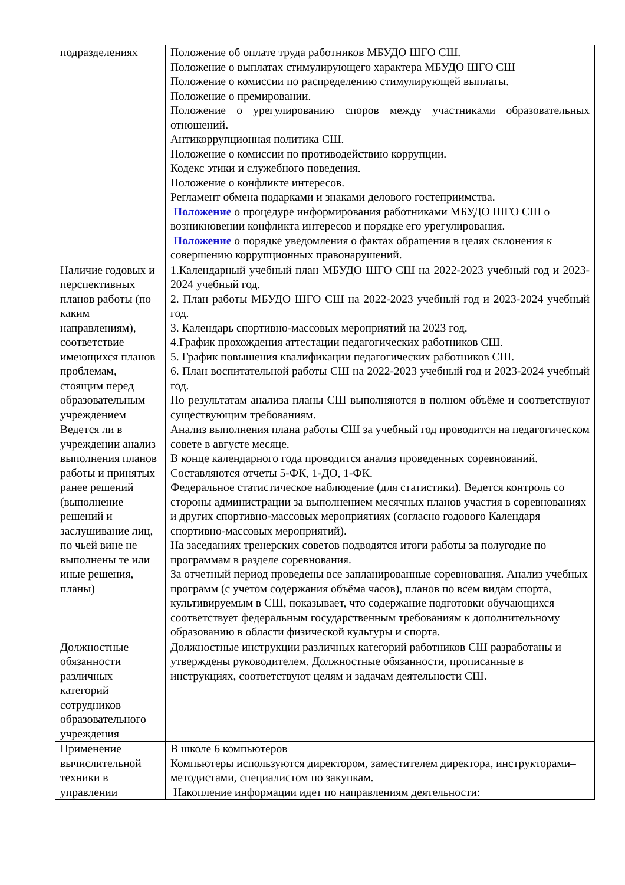| подразделениях | Положение об оплате труда работников МБУДО ШГО СШ. Положение о выплатах стимулирующего характера МБУДО ШГО СШ Положение о комиссии по распределению стимулирующей выплаты. Положение о премировании. Положение о урегулированию споров между участниками образовательных отношений. Антикоррупционная политика СШ. Положение о комиссии по противодействию коррупции. Кодекс этики и служебного поведения. Положение о конфликте интересов. Регламент обмена подарками и знаками делового гостеприимства. Положение о процедуре информирования работниками МБУДО ШГО СШ о возникновении конфликта интересов и порядке его урегулирования. Положение о порядке уведомления о фактах обращения в целях склонения к совершению коррупционных правонарушений. |
| Наличие годовых и перспективных планов работы (по каким направлениям), соответствие имеющихся планов проблемам, стоящим перед образовательным учреждением | 1.Календарный учебный план МБУДО ШГО СШ на 2022-2023 учебный год и 2023-2024 учебный год. 2. План работы МБУДО ШГО СШ на 2022-2023 учебный год и 2023-2024 учебный год. 3. Календарь спортивно-массовых мероприятий на 2023 год. 4.График прохождения аттестации педагогических работников СШ. 5. График повышения квалификации педагогических работников СШ. 6. План воспитательной работы СШ на 2022-2023 учебный год и 2023-2024 учебный год. По результатам анализа планы СШ выполняются в полном объёме и соответствуют существующим требованиям. |
| Ведется ли в учреждении анализ выполнения планов работы и принятых ранее решений (выполнение решений и заслушивание лиц, по чьей вине не выполнены те или иные решения, планы) | Анализ выполнения плана работы СШ за учебный год проводится на педагогическом совете в августе месяце. В конце календарного года проводится анализ проведенных соревнований. Составляются отчеты 5-ФК, 1-ДО, 1-ФК. Федеральное статистическое наблюдение (для статистики). Ведется контроль со стороны администрации за выполнением месячных планов участия в соревнованиях и других спортивно-массовых мероприятиях (согласно годового Календаря спортивно-массовых мероприятий). На заседаниях тренерских советов подводятся итоги работы за полугодие по программам в разделе соревнования. За отчетный период проведены все запланированные соревнования. Анализ учебных программ (с учетом содержания объёма часов), планов по всем видам спорта, культивируемым в СШ, показывает, что содержание подготовки обучающихся соответствует федеральным государственным требованиям к дополнительному образованию в области физической культуры и спорта. |
| Должностные обязанности различных категорий сотрудников образовательного учреждения | Должностные инструкции различных категорий работников СШ разработаны и утверждены руководителем. Должностные обязанности, прописанные в инструкциях, соответствуют целям и задачам деятельности СШ. |
| Применение вычислительной техники в управлении | В школе 6 компьютеров Компьютеры используются директором, заместителем директора, инструкторами–методистами, специалистом по закупкам. Накопление информации идет по направлениям деятельности: |